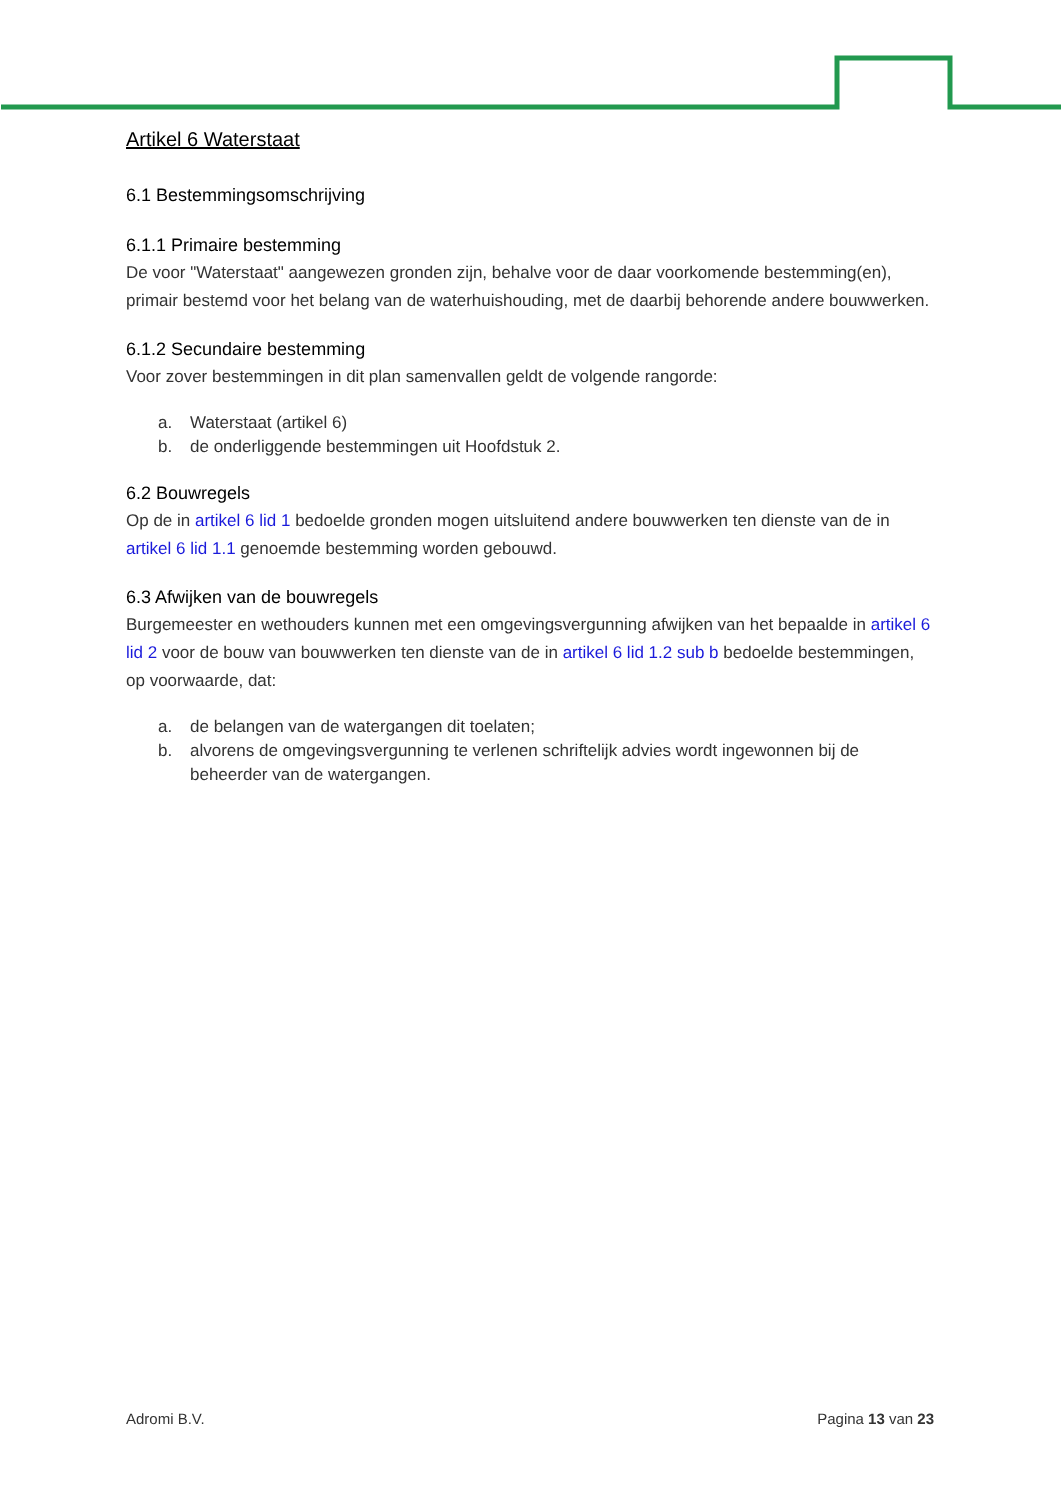Artikel 6 Waterstaat
6.1 Bestemmingsomschrijving
6.1.1 Primaire bestemming
De voor "Waterstaat" aangewezen gronden zijn, behalve voor de daar voorkomende bestemming(en), primair bestemd voor het belang van de waterhuishouding, met de daarbij behorende andere bouwwerken.
6.1.2 Secundaire bestemming
Voor zover bestemmingen in dit plan samenvallen geldt de volgende rangorde:
a. Waterstaat (artikel 6)
b. de onderliggende bestemmingen uit Hoofdstuk 2.
6.2 Bouwregels
Op de in artikel 6 lid 1 bedoelde gronden mogen uitsluitend andere bouwwerken ten dienste van de in artikel 6 lid 1.1 genoemde bestemming worden gebouwd.
6.3 Afwijken van de bouwregels
Burgemeester en wethouders kunnen met een omgevingsvergunning afwijken van het bepaalde in artikel 6 lid 2 voor de bouw van bouwwerken ten dienste van de in artikel 6 lid 1.2 sub b bedoelde bestemmingen, op voorwaarde, dat:
a. de belangen van de watergangen dit toelaten;
b. alvorens de omgevingsvergunning te verlenen schriftelijk advies wordt ingewonnen bij de beheerder van de watergangen.
Adromi B.V. Pagina 13 van 23